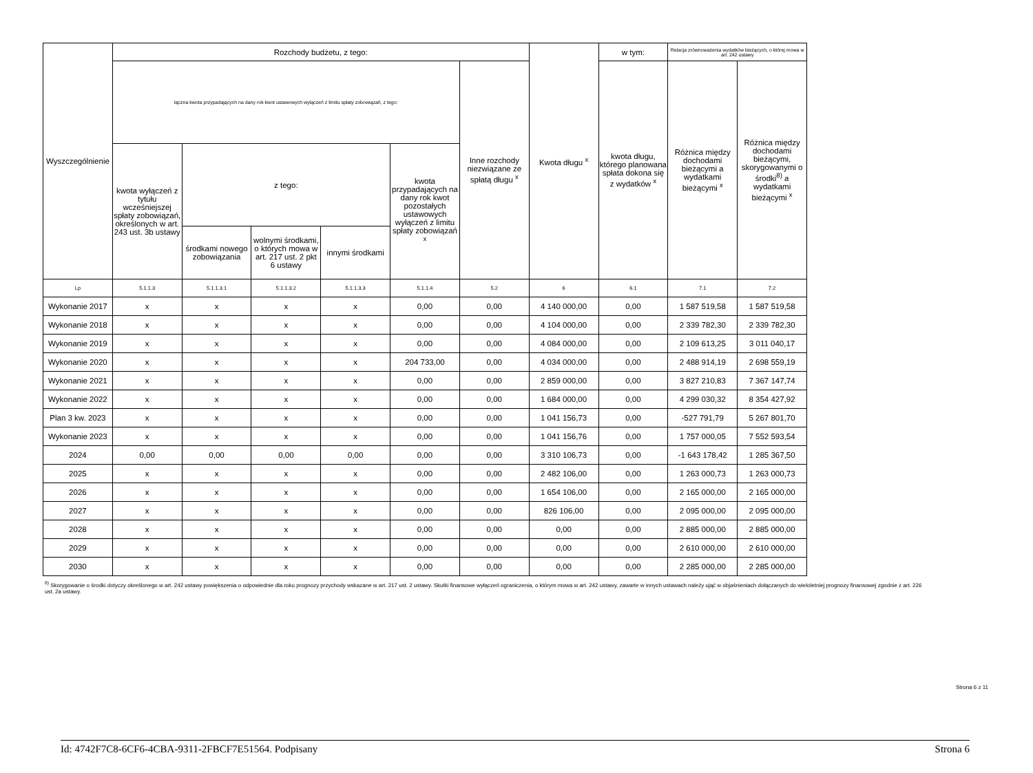| Wyszczególnienie | Rozchody budżetu, z tego: | | | | | | Kwota długu <sup>x</sup> | w tym: | Relacja zrównoważenia wydatków bieżących, o której mowa w art. 242 ustawy | |
| --- | --- | --- | --- | --- | --- | --- | --- | --- | --- | --- |
| | łączna kwota przypadających na dany rok kwot ustawowych wyłączeń z limitu spłaty zobowiązań, z tego: | | | | | Inne rozchody niezwiązane ze spłatą długu <sup>x</sup> | | kwota długu, którego planowana spłata dokona się z wydatków <sup>x</sup> | Różnica między dochodami bieżącymi a wydatkami bieżącymi <sup>x</sup> | Różnica między dochodami bieżącymi, skorygowanymi o środki<sup>8)</sup> a wydatkami bieżącymi <sup>x</sup> |
| | kwota wyłączeń z tytułu wcześniejszej spłaty zobowiązań, określonych w art. 243 ust. 3b ustawy | z tego: | | | kwota przypadających na dany rok kwot pozostałych ustawowych wyłączeń z limitu spłaty zobowiązań <sup>x</sup> | | | | | |
| | | środkami nowego zobowiązania | wolnymi środkami, o których mowa w art. 217 ust. 2 pkt 6 ustawy | innymi środkami | | | | | | |
| Lp | 5.1.1.3 | 5.1.1.3.1 | 5.1.1.3.2 | 5.1.1.3.3 | 5.1.1.4 | 5.2 | 6 | 6.1 | 7.1 | 7.2 |
| Wykonanie 2017 | x | x | x | x | 0,00 | 0,00 | 4 140 000,00 | 0,00 | 1 587 519,58 | 1 587 519,58 |
| Wykonanie 2018 | x | x | x | x | 0,00 | 0,00 | 4 104 000,00 | 0,00 | 2 339 782,30 | 2 339 782,30 |
| Wykonanie 2019 | x | x | x | x | 0,00 | 0,00 | 4 084 000,00 | 0,00 | 2 109 613,25 | 3 011 040,17 |
| Wykonanie 2020 | x | x | x | x | 204 733,00 | 0,00 | 4 034 000,00 | 0,00 | 2 488 914,19 | 2 698 559,19 |
| Wykonanie 2021 | x | x | x | x | 0,00 | 0,00 | 2 859 000,00 | 0,00 | 3 827 210,83 | 7 367 147,74 |
| Wykonanie 2022 | x | x | x | x | 0,00 | 0,00 | 1 684 000,00 | 0,00 | 4 299 030,32 | 8 354 427,92 |
| Plan 3 kw. 2023 | x | x | x | x | 0,00 | 0,00 | 1 041 156,73 | 0,00 | -527 791,79 | 5 267 801,70 |
| Wykonanie 2023 | x | x | x | x | 0,00 | 0,00 | 1 041 156,76 | 0,00 | 1 757 000,05 | 7 552 593,54 |
| 2024 | 0,00 | 0,00 | 0,00 | 0,00 | 0,00 | 0,00 | 3 310 106,73 | 0,00 | -1 643 178,42 | 1 285 367,50 |
| 2025 | x | x | x | x | 0,00 | 0,00 | 2 482 106,00 | 0,00 | 1 263 000,73 | 1 263 000,73 |
| 2026 | x | x | x | x | 0,00 | 0,00 | 1 654 106,00 | 0,00 | 2 165 000,00 | 2 165 000,00 |
| 2027 | x | x | x | x | 0,00 | 0,00 | 826 106,00 | 0,00 | 2 095 000,00 | 2 095 000,00 |
| 2028 | x | x | x | x | 0,00 | 0,00 | 0,00 | 0,00 | 2 885 000,00 | 2 885 000,00 |
| 2029 | x | x | x | x | 0,00 | 0,00 | 0,00 | 0,00 | 2 610 000,00 | 2 610 000,00 |
| 2030 | x | x | x | x | 0,00 | 0,00 | 0,00 | 0,00 | 2 285 000,00 | 2 285 000,00 |
<sup>8)</sup> Skorygowanie o środki dotyczy określonego w art. 242 ustawy powiększenia o odpowiednie dla roku prognozy przychody wskazane w art. 217 ust. 2 ustawy. Skutki finansowe wyłączeń ograniczenia, o którym mowa w art. 242 ustawy, zawarte w innych ustawach należy ująć w objaśnieniach dołączanych do wieloletniej prognozy finansowej zgodnie z art. 226 ust. 2a ustawy.
Strona 6 z 11
Id: 4742F7C8-6CF6-4CBA-9311-2FBCF7E51564. Podpisany Strona 6